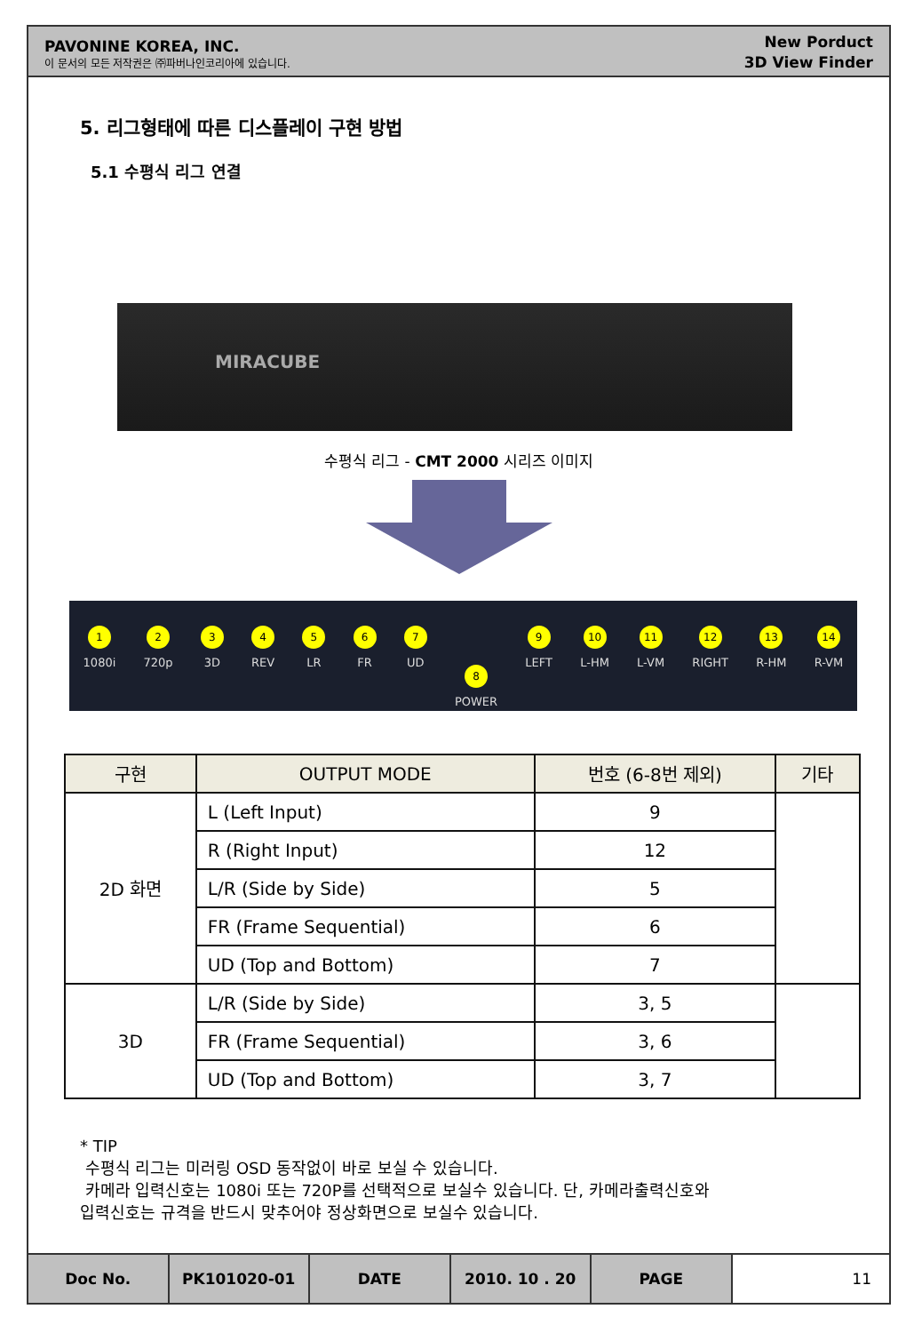PAVONINE KOREA, INC.
이 문서의 모든 저작권은 ㈜파버나인코리아에 있습니다.
New Porduct
3D View Finder
5. 리그형태에 따른 디스플레이 구현 방법
5.1 수평식 리그 연결
MIRACUBE
수평식 리그 - CMT 2000 시리즈 이미지
1
1080i
2
720p
3
3D
4
REV
5
LR
6
FR
7
UD
8
POWER
9
LEFT
10
L-HM
11
L-VM
12
RIGHT
13
R-HM
14
R-VM
| 구현 | OUTPUT MODE | 번호 (6-8번 제외) | 기타 |
| --- | --- | --- | --- |
| 2D 화면 | L (Left Input) | 9 | |
| | R (Right Input) | 12 | |
| | L/R (Side by Side) | 5 | |
| | FR (Frame Sequential) | 6 | |
| | UD (Top and Bottom) | 7 | |
| 3D | L/R (Side by Side) | 3, 5 | |
| | FR (Frame Sequential) | 3, 6 | |
| | UD (Top and Bottom) | 3, 7 | |
* TIP
수평식 리그는 미러링 OSD 동작없이 바로 보실 수 있습니다.
카메라 입력신호는 1080i 또는 720P를 선택적으로 보실수 있습니다. 단, 카메라출력신호와
입력신호는 규격을 반드시 맞추어야 정상화면으로 보실수 있습니다.
Doc No. PK101020-01 DATE 2010. 10 . 20 PAGE 11